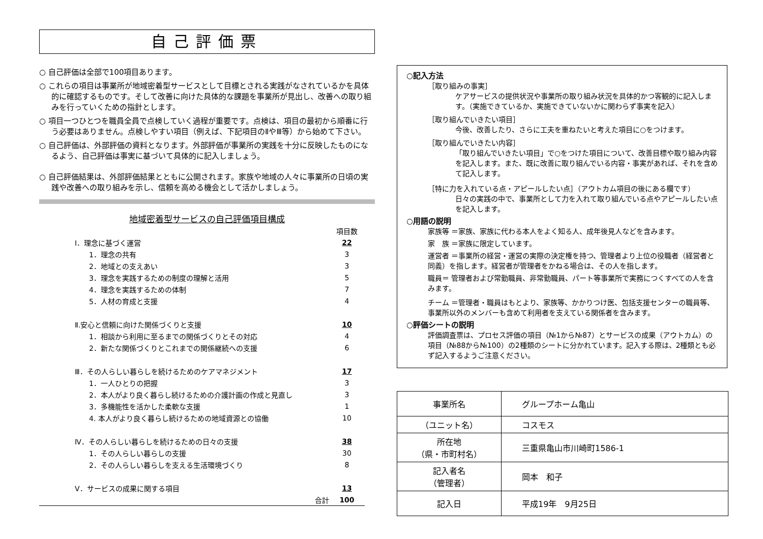自己評価票
○ 自己評価は全部で100項目あります。
○ これらの項目は事業所が地域密着型サービスとして目標とされる実践がなされているかを具体的に確認するものです。そして改善に向けた具体的な課題を事業所が見出し、改善への取り組みを行っていくための指針とします。
○ 項目一つひとつを職員全員で点検していく過程が重要です。点検は、項目の最初から順番に行う必要はありません。点検しやすい項目（例えば、下記項目のⅡやⅢ等）から始めて下さい。
○ 自己評価は、外部評価の資料となります。外部評価が事業所の実践を十分に反映したものになるよう、自己評価は事実に基づいて具体的に記入しましょう。
○ 自己評価結果は、外部評価結果とともに公開されます。家族や地域の人々に事業所の日頃の実践や改善への取り組みを示し、信頼を高める機会として活かしましょう。
地域密着型サービスの自己評価項目構成
| | 項目数 |
| Ⅰ．理念に基づく運営 | 22 |
| 1．理念の共有 | 3 |
| 2．地域との支えあい | 3 |
| 3．理念を実践するための制度の理解と活用 | 5 |
| 4．理念を実践するための体制 | 7 |
| 5．人材の育成と支援 | 4 |
| Ⅱ.安心と信頼に向けた関係づくりと支援 | 10 |
| 1．相談から利用に至るまでの関係づくりとその対応 | 4 |
| 2．新たな関係づくりとこれまでの関係継続への支援 | 6 |
| Ⅲ．その人らしい暮らしを続けるためのケアマネジメント | 17 |
| 1．一人ひとりの把握 | 3 |
| 2．本人がより良く暮らし続けるための介護計画の作成と見直し | 3 |
| 3．多機能性を活かした柔軟な支援 | 1 |
| 4. 本人がより良く暮らし続けるための地域資源との協働 | 10 |
| Ⅳ．その人らしい暮らしを続けるための日々の支援 | 38 |
| 1．その人らしい暮らしの支援 | 30 |
| 2．その人らしい暮らしを支える生活環境づくり | 8 |
| Ⅴ．サービスの成果に関する項目 | 13 |
| 合計 | 100 |
○記入方法
［取り組みの事実］
ケアサービスの提供状況や事業所の取り組み状況を具体的かつ客観的に記入します。（実施できているか、実施できていないかに関わらず事実を記入）
［取り組んでいきたい項目］
今後、改善したり、さらに工夫を重ねたいと考えた項目に○をつけます。
［取り組んでいきたい内容］
「取り組んでいきたい項目」で○をつけた項目について、改善目標や取り組み内容を記入します。また、既に改善に取り組んでいる内容・事実があれば、それを含めて記入します。
［特に力を入れている点・アピールしたい点］（アウトカム項目の後にある欄です）
日々の実践の中で、事業所として力を入れて取り組んでいる点やアピールしたい点を記入します。
○用語の説明
家族等 ＝家族、家族に代わる本人をよく知る人、成年後見人などを含みます。
家　族 ＝家族に限定しています。
運営者 ＝事業所の経営・運営の実際の決定権を持つ、管理者より上位の役職者（経営者と同義）を指します。経営者が管理者をかねる場合は、その人を指します。
職員＝ 管理者および常勤職員、非常勤職員、パート等事業所で実務につくすべての人を含みます。
チーム ＝管理者・職員はもとより、家族等、かかりつけ医、包括支援センターの職員等、事業所以外のメンバーも含めて利用者を支えている関係者を含みます。
○評価シートの説明
評価調査票は、プロセス評価の項目（№1から№87）とサービスの成果（アウトカム）の項目（№88から№100）の2種類のシートに分かれています。記入する際は、2種類とも必ず記入するようご注意ください。
| 事業所名 | グループホーム亀山 |
| （ユニット名） | コスモス |
| 所在地 （県・市町村名） | 三重県亀山市川崎町1586-1 |
| 記入者名 （管理者） | 岡本 和子 |
| 記入日 | 平成19年 9月25日 |